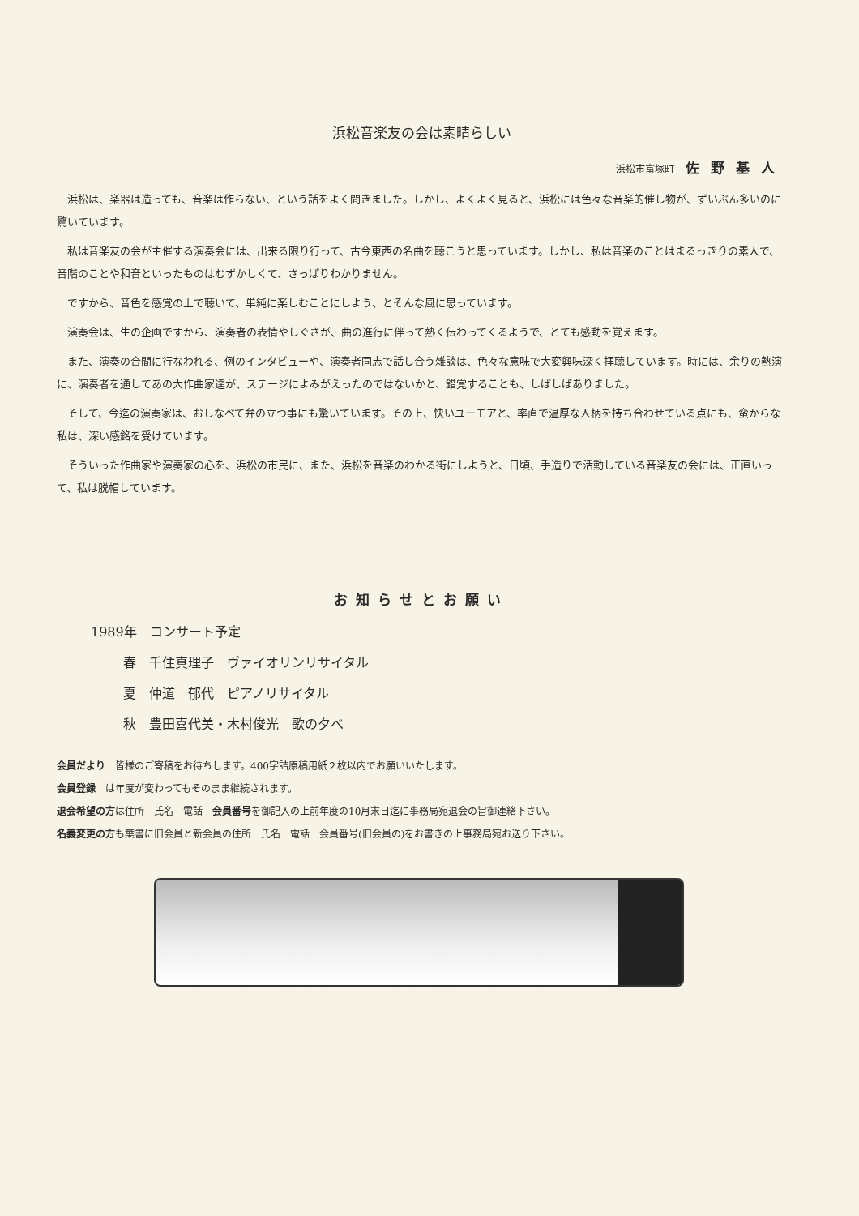浜松音楽友の会は素晴らしい
浜松市富塚町 佐野基人
浜松は、楽器は造っても、音楽は作らない、という話をよく聞きました。しかし、よくよく見ると、浜松には色々な音楽的催し物が、ずいぶん多いのに驚いています。
私は音楽友の会が主催する演奏会には、出来る限り行って、古今東西の名曲を聴こうと思っています。しかし、私は音楽のことはまるっきりの素人で、音階のことや和音といったものはむずかしくて、さっぱりわかりません。
ですから、音色を感覚の上で聴いて、単純に楽しむことにしよう、とそんな風に思っています。
演奏会は、生の企画ですから、演奏者の表情やしぐさが、曲の進行に伴って熱く伝わってくるようで、とても感動を覚えます。
また、演奏の合間に行なわれる、例のインタビューや、演奏者同志で話し合う雑談は、色々な意味で大変興味深く拝聴しています。時には、余りの熱演に、演奏者を通してあの大作曲家達が、ステージによみがえったのではないかと、錯覚することも、しばしばありました。
そして、今迄の演奏家は、おしなべて弁の立つ事にも驚いています。その上、快いユーモアと、率直で温厚な人柄を持ち合わせている点にも、蛮からな私は、深い感銘を受けています。
そういった作曲家や演奏家の心を、浜松の市民に、また、浜松を音楽のわかる街にしようと、日頃、手造りで活動している音楽友の会には、正直いって、私は脱帽しています。
お知らせとお願い
1989年　コンサート予定
春　千住真理子　ヴァイオリンリサイタル
夏　仲道　郁代　ピアノリサイタル
秋　豊田喜代美・木村俊光　歌の夕べ
会員だより　皆様のご寄稿をお待ちします。400字詰原稿用紙２枚以内でお願いいたします。
会員登録　は年度が変わってもそのまま継続されます。
退会希望の方は住所　氏名　電話　会員番号を御記入の上前年度の10月末日迄に事務局宛退会の旨御連絡下さい。
名義変更の方も葉書に旧会員と新会員の住所　氏名　電話　会員番号(旧会員の)をお書きの上事務局宛お送り下さい。